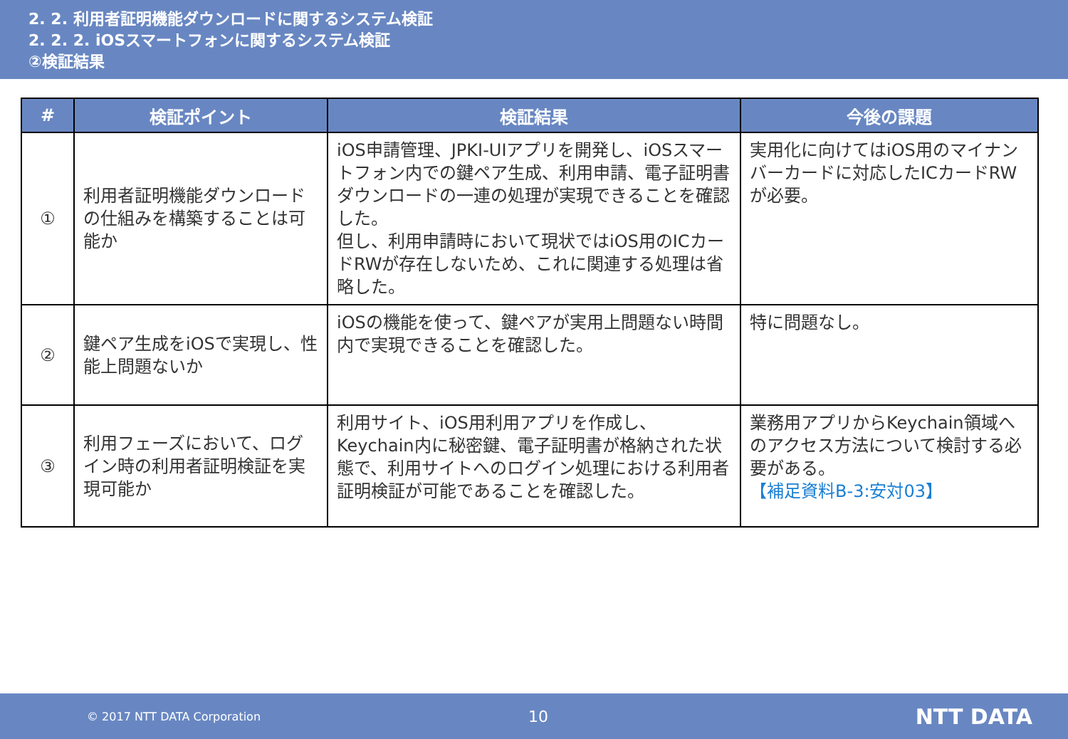2. 2. 利用者証明機能ダウンロードに関するシステム検証
2. 2. 2. iOSスマートフォンに関するシステム検証
②検証結果
| # | 検証ポイント | 検証結果 | 今後の課題 |
| --- | --- | --- | --- |
| ① | 利用者証明機能ダウンロードの仕組みを構築することは可能か | iOS申請管理、JPKI-UIアプリを開発し、iOSスマートフォン内での鍵ペア生成、利用申請、電子証明書ダウンロードの一連の処理が実現できることを確認した。 但し、利用申請時において現状ではiOS用のICカードRWが存在しないため、これに関連する処理は省略した。 | 実用化に向けてはiOS用のマイナンバーカードに対応したICカードRWが必要。 |
| ② | 鍵ペア生成をiOSで実現し、性能上問題ないか | iOSの機能を使って、鍵ペアが実用上問題ない時間内で実現できることを確認した。 | 特に問題なし。 |
| ③ | 利用フェーズにおいて、ログイン時の利用者証明検証を実現可能か | 利用サイト、iOS用利用アプリを作成し、Keychain内に秘密鍵、電子証明書が格納された状態で、利用サイトへのログイン処理における利用者証明検証が可能であることを確認した。 | 業務用アプリからKeychain領域へのアクセス方法について検討する必要がある。 【補足資料B-3:安対03】 |
© 2017 NTT DATA Corporation 10 NTT DATA